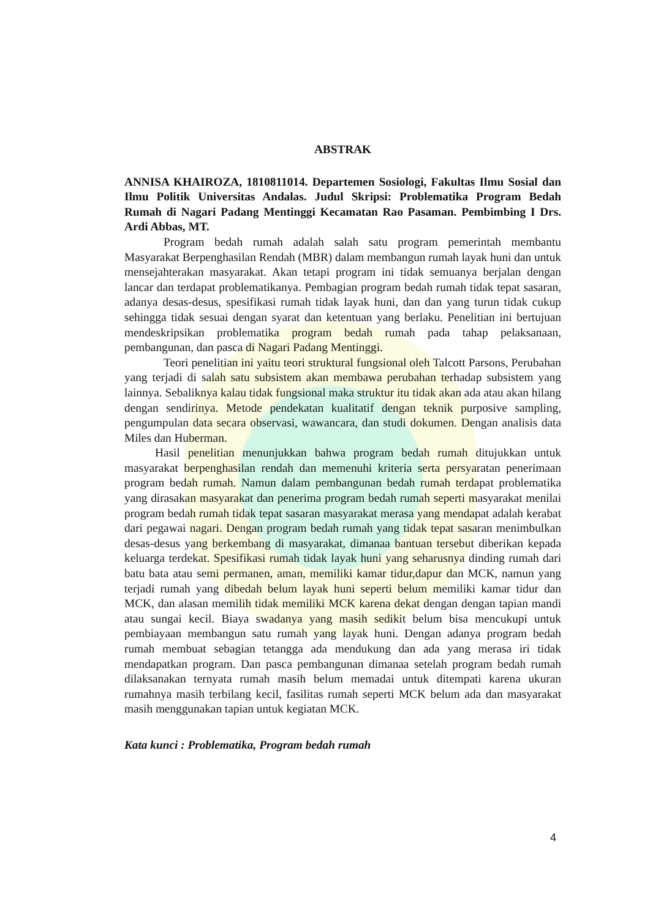ABSTRAK
ANNISA KHAIROZA, 1810811014. Departemen Sosiologi, Fakultas Ilmu Sosial dan Ilmu Politik Universitas Andalas. Judul Skripsi: Problematika Program Bedah Rumah di Nagari Padang Mentinggi Kecamatan Rao Pasaman. Pembimbing I Drs. Ardi Abbas, MT.
Program bedah rumah adalah salah satu program pemerintah membantu Masyarakat Berpenghasilan Rendah (MBR) dalam membangun rumah layak huni dan untuk mensejahterakan masyarakat. Akan tetapi program ini tidak semuanya berjalan dengan lancar dan terdapat problematikanya. Pembagian program bedah rumah tidak tepat sasaran, adanya desas-desus, spesifikasi rumah tidak layak huni, dan dan yang turun tidak cukup sehingga tidak sesuai dengan syarat dan ketentuan yang berlaku. Penelitian ini bertujuan mendeskripsikan problematika program bedah rumah pada tahap pelaksanaan, pembangunan, dan pasca di Nagari Padang Mentinggi.
Teori penelitian ini yaitu teori struktural fungsional oleh Talcott Parsons, Perubahan yang terjadi di salah satu subsistem akan membawa perubahan terhadap subsistem yang lainnya. Sebaliknya kalau tidak fungsional maka struktur itu tidak akan ada atau akan hilang dengan sendirinya. Metode pendekatan kualitatif dengan teknik purposive sampling, pengumpulan data secara observasi, wawancara, dan studi dokumen. Dengan analisis data Miles dan Huberman.
Hasil penelitian menunjukkan bahwa program bedah rumah ditujukkan untuk masyarakat berpenghasilan rendah dan memenuhi kriteria serta persyaratan penerimaan program bedah rumah. Namun dalam pembangunan bedah rumah terdapat problematika yang dirasakan masyarakat dan penerima program bedah rumah seperti masyarakat menilai program bedah rumah tidak tepat sasaran masyarakat merasa yang mendapat adalah kerabat dari pegawai nagari. Dengan program bedah rumah yang tidak tepat sasaran menimbulkan desas-desus yang berkembang di masyarakat, dimanaa bantuan tersebut diberikan kepada keluarga terdekat. Spesifikasi rumah tidak layak huni yang seharusnya dinding rumah dari batu bata atau semi permanen, aman, memiliki kamar tidur,dapur dan MCK, namun yang terjadi rumah yang dibedah belum layak huni seperti belum memiliki kamar tidur dan MCK, dan alasan memilih tidak memiliki MCK karena dekat dengan dengan tapian mandi atau sungai kecil. Biaya swadanya yang masih sedikit belum bisa mencukupi untuk pembiayaan membangun satu rumah yang layak huni. Dengan adanya program bedah rumah membuat sebagian tetangga ada mendukung dan ada yang merasa iri tidak mendapatkan program. Dan pasca pembangunan dimanaa setelah program bedah rumah dilaksanakan ternyata rumah masih belum memadai untuk ditempati karena ukuran rumahnya masih terbilang kecil, fasilitas rumah seperti MCK belum ada dan masyarakat masih menggunakan tapian untuk kegiatan MCK.
Kata kunci : Problematika, Program bedah rumah
4